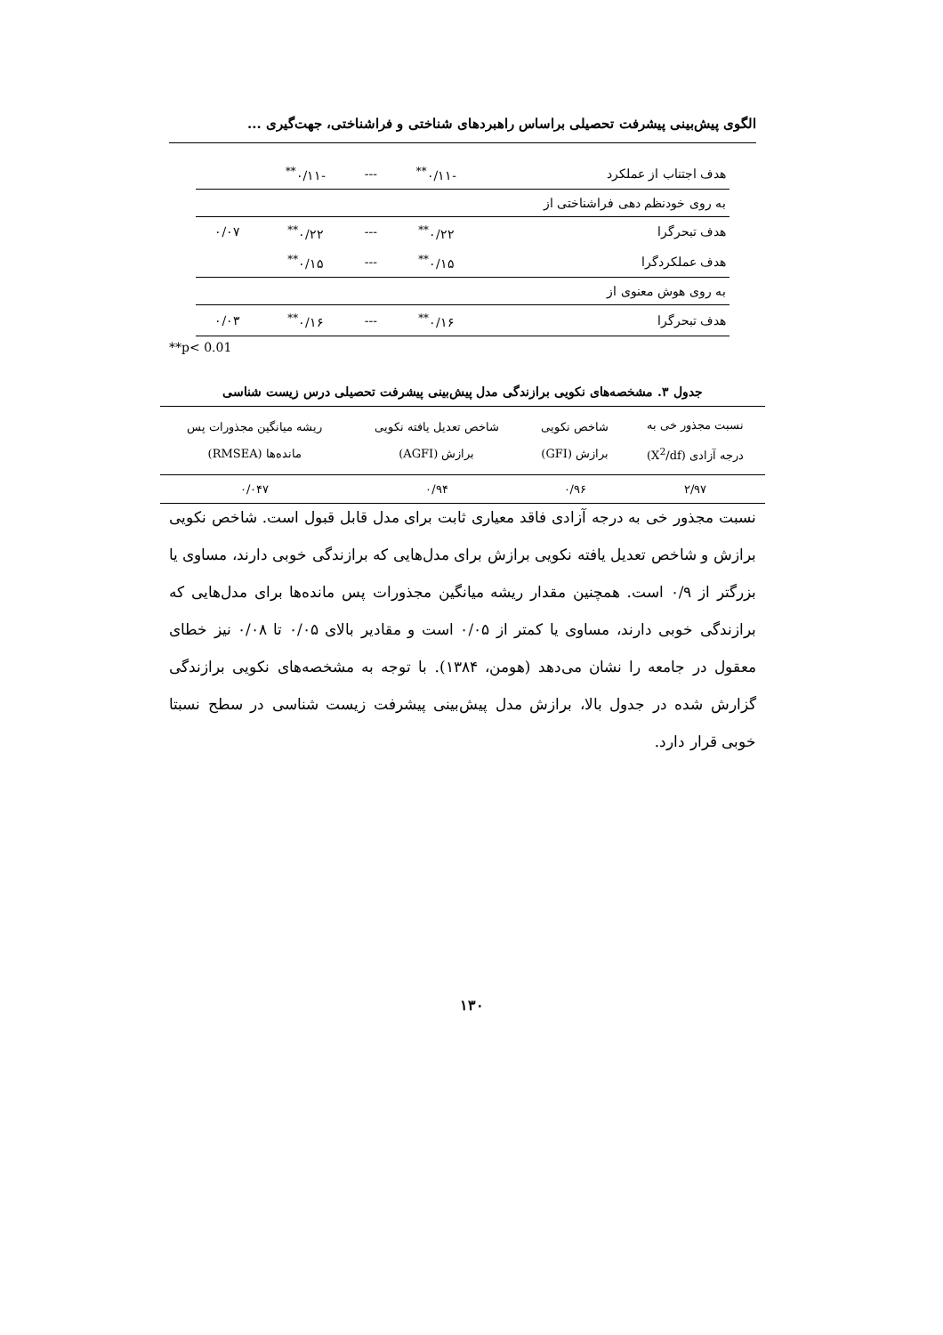الگوی پیش‌بینی پیشرفت تحصیلی براساس راهبردهای شناختی و فراشناختی، جهت‌گیری ...
| هدف اجتناب از عملکرد | -۰/۱۱<sup>**</sup> | --- | -۰/۱۱<sup>**</sup> | |
| به روی خودنظم دهی فراشناختی از | | | | |
| هدف تبحرگرا | ۰/۲۲<sup>**</sup> | --- | ۰/۲۲<sup>**</sup> | ۰/۰۷ |
| هدف عملکردگرا | ۰/۱۵<sup>**</sup> | --- | ۰/۱۵<sup>**</sup> | |
| به روی هوش معنوی از | | | | |
| هدف تبحرگرا | ۰/۱۶<sup>**</sup> | --- | ۰/۱۶<sup>**</sup> | ۰/۰۳ |
**p< 0.01
جدول ۳. مشخصه‌های نکویی برازندگی مدل پیش‌بینی پیشرفت تحصیلی درس زیست شناسی
| نسبت مجذور خی به درجه آزادی (X<sup>2</sup>/df) | شاخص نکویی برازش (GFI) | شاخص تعدیل یافته نکویی برازش (AGFI) | ریشه میانگین مجذورات پس مانده‌ها (RMSEA) |
| --- | --- | --- | --- |
| ۲/۹۷ | ۰/۹۶ | ۰/۹۴ | ۰/۰۴۷ |
نسبت مجذور خی به درجه آزادی فاقد معیاری ثابت برای مدل قابل قبول است. شاخص نکویی برازش و شاخص تعدیل یافته نکویی برازش برای مدل‌هایی که برازندگی خوبی دارند، مساوی یا بزرگتر از ۰/۹ است. همچنین مقدار ریشه میانگین مجذورات پس مانده‌ها برای مدل‌هایی که برازندگی خوبی دارند، مساوی یا کمتر از ۰/۰۵ است و مقادیر بالای ۰/۰۵ تا ۰/۰۸ نیز خطای معقول در جامعه را نشان می‌دهد (هومن، ۱۳۸۴). با توجه به مشخصه‌های نکویی برازندگی گزارش شده در جدول بالا، برازش مدل پیش‌بینی پیشرفت زیست شناسی در سطح نسبتا خوبی قرار دارد.
۱۳۰